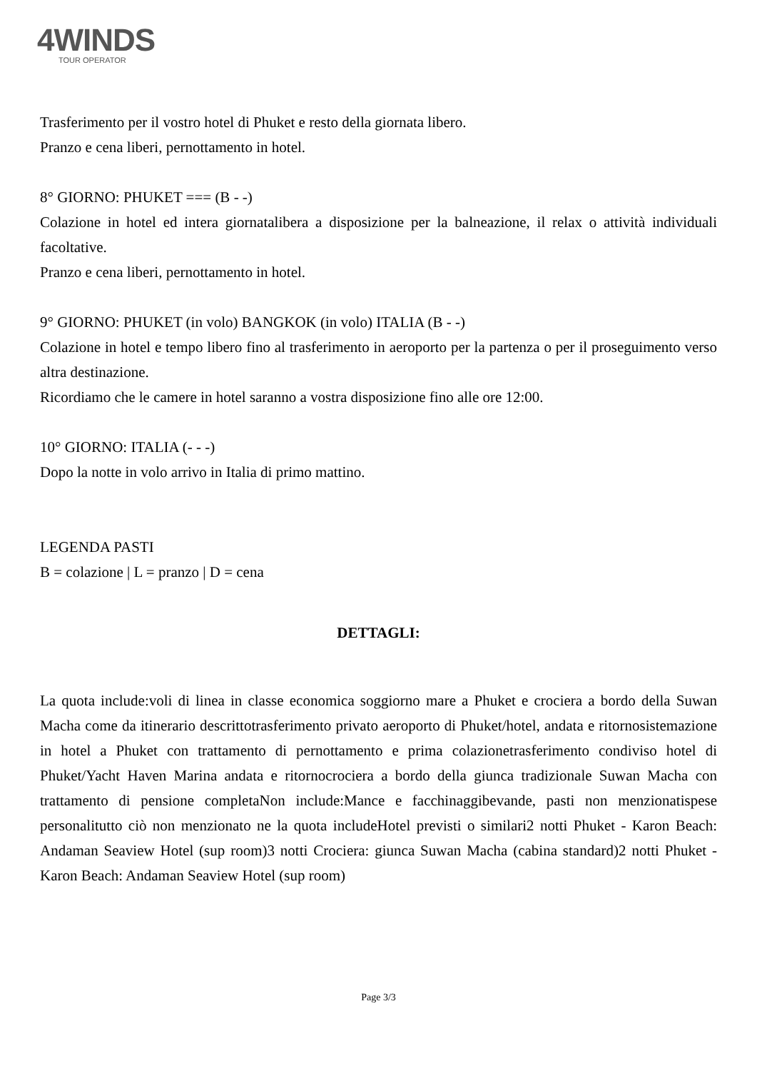4WINDS
TOUR OPERATOR
Trasferimento per il vostro hotel di Phuket e resto della giornata libero.
Pranzo e cena liberi, pernottamento in hotel.
8° GIORNO: PHUKET === (B - -)
Colazione in hotel ed intera giornatalibera a disposizione per la balneazione, il relax o attività individuali facoltative.
Pranzo e cena liberi, pernottamento in hotel.
9° GIORNO: PHUKET (in volo) BANGKOK (in volo) ITALIA (B - -)
Colazione in hotel e tempo libero fino al trasferimento in aeroporto per la partenza o per il proseguimento verso altra destinazione.
Ricordiamo che le camere in hotel saranno a vostra disposizione fino alle ore 12:00.
10° GIORNO: ITALIA (- - -)
Dopo la notte in volo arrivo in Italia di primo mattino.
LEGENDA PASTI
B = colazione | L = pranzo | D = cena
DETTAGLI:
La quota include:voli di linea in classe economica soggiorno mare a Phuket e crociera a bordo della Suwan Macha come da itinerario descrittotrasferimento privato aeroporto di Phuket/hotel, andata e ritornosistemazione in hotel a Phuket con trattamento di pernottamento e prima colazionetrasferimento condiviso hotel di Phuket/Yacht Haven Marina andata e ritornocrociera a bordo della giunca tradizionale Suwan Macha con trattamento di pensione completaNon include:Mance e facchinaggibevande, pasti non menzionatispese personalitutto ciò non menzionato ne la quota includeHotel previsti o similari2 notti Phuket - Karon Beach: Andaman Seaview Hotel (sup room)3 notti Crociera: giunca Suwan Macha (cabina standard)2 notti Phuket - Karon Beach: Andaman Seaview Hotel (sup room)
Page 3/3